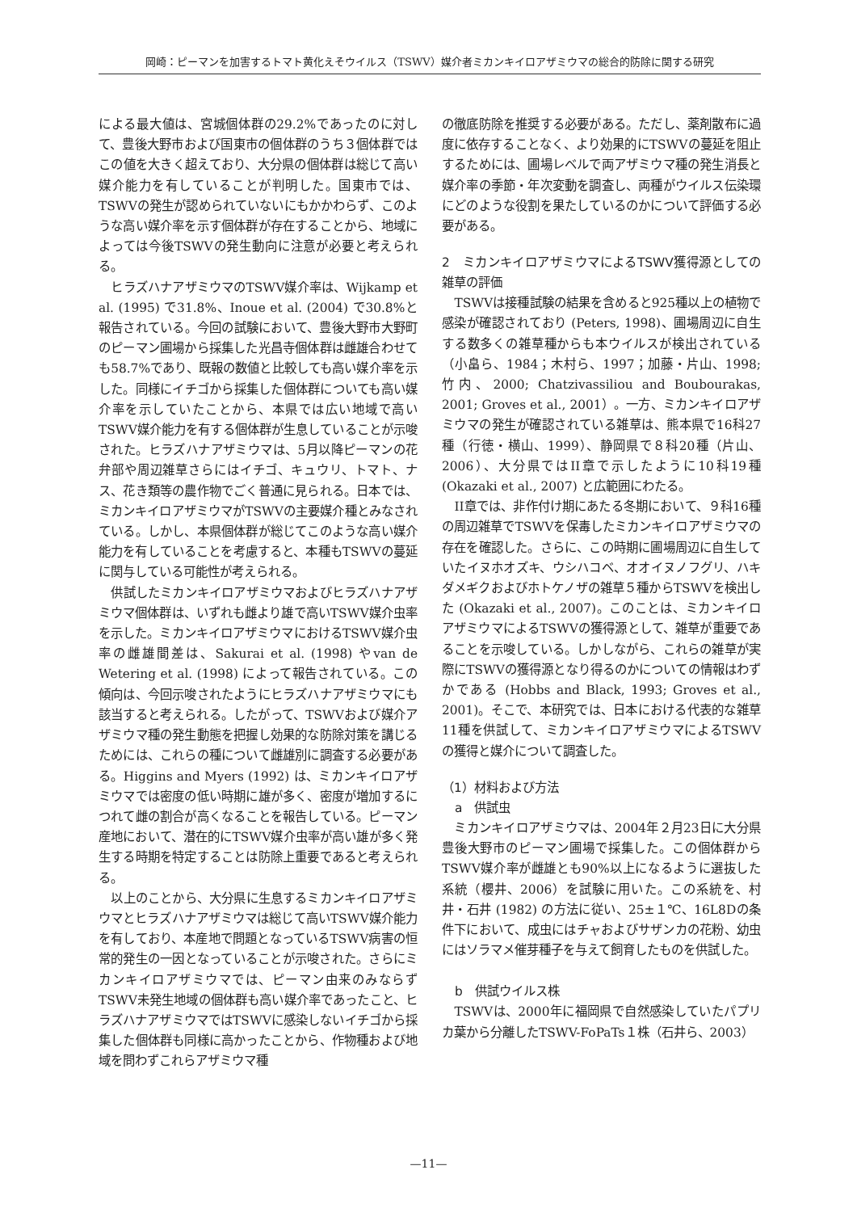岡崎：ピーマンを加害するトマト黄化えそウイルス（TSWV）媒介者ミカンキイロアザミウマの総合的防除に関する研究
による最大値は、宮城個体群の29.2%であったのに対して、豊後大野市および国東市の個体群のうち３個体群ではこの値を大きく超えており、大分県の個体群は総じて高い媒介能力を有していることが判明した。国東市では、TSWVの発生が認められていないにもかかわらず、このような高い媒介率を示す個体群が存在することから、地域によっては今後TSWVの発生動向に注意が必要と考えられる。
ヒラズハナアザミウマのTSWV媒介率は、Wijkamp et al. (1995) で31.8%、Inoue et al. (2004) で30.8%と報告されている。今回の試験において、豊後大野市大野町のピーマン圃場から採集した光昌寺個体群は雌雄合わせても58.7%であり、既報の数値と比較しても高い媒介率を示した。同様にイチゴから採集した個体群についても高い媒介率を示していたことから、本県では広い地域で高いTSWV媒介能力を有する個体群が生息していることが示唆された。ヒラズハナアザミウマは、5月以降ピーマンの花弁部や周辺雑草さらにはイチゴ、キュウリ、トマト、ナス、花き類等の農作物でごく普通に見られる。日本では、ミカンキイロアザミウマがTSWVの主要媒介種とみなされている。しかし、本県個体群が総じてこのような高い媒介能力を有していることを考慮すると、本種もTSWVの蔓延に関与している可能性が考えられる。
供試したミカンキイロアザミウマおよびヒラズハナアザミウマ個体群は、いずれも雌より雄で高いTSWV媒介虫率を示した。ミカンキイロアザミウマにおけるTSWV媒介虫率の雌雄間差は、Sakurai et al. (1998) やvan de Wetering et al. (1998) によって報告されている。この傾向は、今回示唆されたようにヒラズハナアザミウマにも該当すると考えられる。したがって、TSWVおよび媒介アザミウマ種の発生動態を把握し効果的な防除対策を講じるためには、これらの種について雌雄別に調査する必要がある。Higgins and Myers (1992) は、ミカンキイロアザミウマでは密度の低い時期に雄が多く、密度が増加するにつれて雌の割合が高くなることを報告している。ピーマン産地において、潜在的にTSWV媒介虫率が高い雄が多く発生する時期を特定することは防除上重要であると考えられる。
以上のことから、大分県に生息するミカンキイロアザミウマとヒラズハナアザミウマは総じて高いTSWV媒介能力を有しており、本産地で問題となっているTSWV病害の恒常的発生の一因となっていることが示唆された。さらにミカンキイロアザミウマでは、ピーマン由来のみならずTSWV未発生地域の個体群も高い媒介率であったこと、ヒラズハナアザミウマではTSWVに感染しないイチゴから採集した個体群も同様に高かったことから、作物種および地域を問わずこれらアザミウマ種
の徹底防除を推奨する必要がある。ただし、薬剤散布に過度に依存することなく、より効果的にTSWVの蔓延を阻止するためには、圃場レベルで両アザミウマ種の発生消長と媒介率の季節・年次変動を調査し、両種がウイルス伝染環にどのような役割を果たしているのかについて評価する必要がある。
2　ミカンキイロアザミウマによるTSWV獲得源としての雑草の評価
TSWVは接種試験の結果を含めると925種以上の植物で感染が確認されており (Peters, 1998)、圃場周辺に自生する数多くの雑草種からも本ウイルスが検出されている（小畠ら、1984；木村ら、1997；加藤・片山、1998; 竹内、2000; Chatzivassiliou and Boubourakas, 2001; Groves et al., 2001）。一方、ミカンキイロアザミウマの発生が確認されている雑草は、熊本県で16科27種（行徳・横山、1999）、静岡県で８科20種（片山、2006）、大分県ではII章で示したように10科19種 (Okazaki et al., 2007) と広範囲にわたる。
II章では、非作付け期にあたる冬期において、９科16種の周辺雑草でTSWVを保毒したミカンキイロアザミウマの存在を確認した。さらに、この時期に圃場周辺に自生していたイヌホオズキ、ウシハコベ、オオイヌノフグリ、ハキダメギクおよびホトケノザの雑草５種からTSWVを検出した (Okazaki et al., 2007)。このことは、ミカンキイロアザミウマによるTSWVの獲得源として、雑草が重要であることを示唆している。しかしながら、これらの雑草が実際にTSWVの獲得源となり得るのかについての情報はわずかである (Hobbs and Black, 1993; Groves et al., 2001)。そこで、本研究では、日本における代表的な雑草11種を供試して、ミカンキイロアザミウマによるTSWVの獲得と媒介について調査した。
（1）材料および方法
a　供試虫
ミカンキイロアザミウマは、2004年２月23日に大分県豊後大野市のピーマン圃場で採集した。この個体群からTSWV媒介率が雌雄とも90%以上になるように選抜した系統（櫻井、2006）を試験に用いた。この系統を、村井・石井 (1982) の方法に従い、25±１℃、16L8Dの条件下において、成虫にはチャおよびサザンカの花粉、幼虫にはソラマメ催芽種子を与えて飼育したものを供試した。
b　供試ウイルス株
TSWVは、2000年に福岡県で自然感染していたパプリカ葉から分離したTSWV-FoPaTs１株（石井ら、2003）
—11—